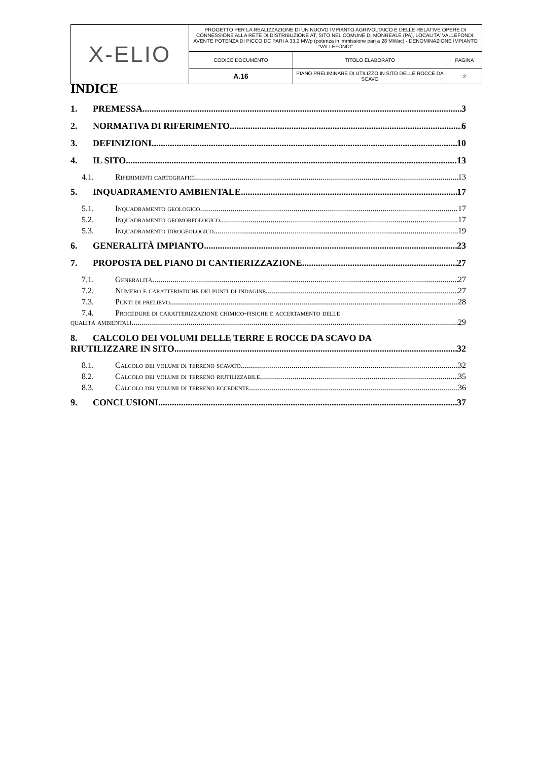| X-ELIO | PROGETTO PER LA REALIZZAZIONE DI UN NUOVO IMPIANTO AGRIVOLTAICO E DELLE RELATIVE OPERE DI CONNESSIONE ALLA RETE DI DISTRIBUZIONE AT, SITO NEL COMUNE DI MONREALE (PA), LOCALITA' VALLEFONDI, AVENTE POTENZA DI PICCO DC PARI A 33,2 MWp (potenza in immissione pari a 28 MWac) - DENOMINAZIONE IMPIANTO "VALLEFONDI" | | |
| | CODICE DOCUMENTO | TITOLO ELABORATO | PAGINA |
| | A.16 | PIANO PRELIMINARE DI UTILIZZO IN SITO DELLE ROCCE DA SCAVO | 2 |
INDICE
1. PREMESSA 3
2. NORMATIVA DI RIFERIMENTO 6
3. DEFINIZIONI 10
4. IL SITO 13
4.1. Riferimenti cartografici 13
5. INQUADRAMENTO AMBIENTALE 17
5.1. Inquadramento geologico 17
5.2. Inquadramento geomorfologico 17
5.3. Inquadramento idrogeologico 19
6. GENERALITÀ IMPIANTO 23
7. PROPOSTA DEL PIANO DI CANTIERIZZAZIONE 27
7.1. Generalità 27
7.2. Numero e caratteristiche dei punti di indagine 27
7.3. Punti di prelievo 28
7.4. Procedure di caratterizzazione chimico-fisiche e accertamento delle
qualità ambientali 29
8. CALCOLO DEI VOLUMI DELLE TERRE E ROCCE DA SCAVO DA
RIUTILIZZARE IN SITO 32
8.1. Calcolo dei volumi di terreno scavato 32
8.2. Calcolo dei volumi di terreno riutilizzabile 35
8.3. Calcolo dei volumi di terreno eccedente 36
9. CONCLUSIONI 37